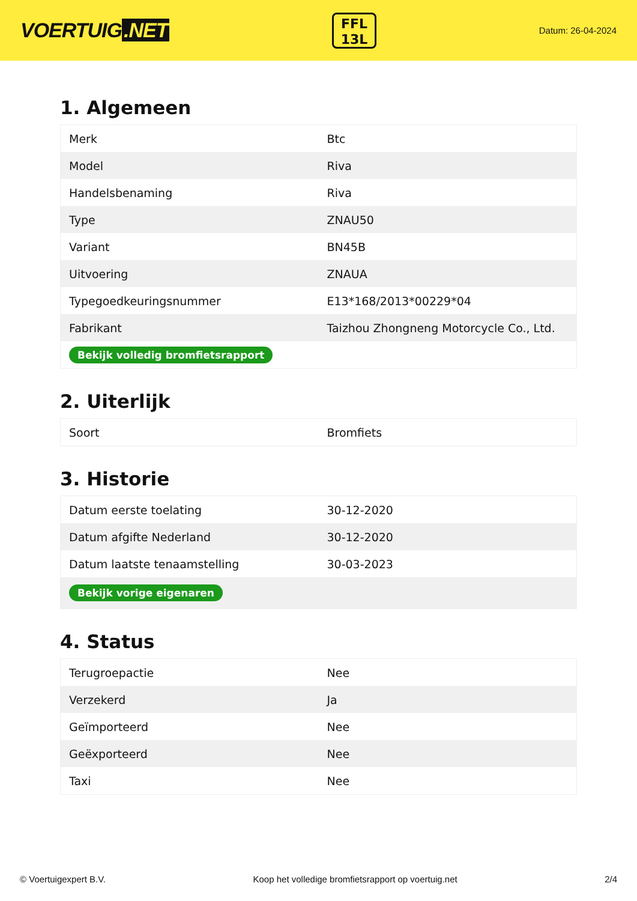VOERTUIG.NET
FFL
13L
Datum: 26-04-2024
1. Algemeen
| Merk | Btc |
| Model | Riva |
| Handelsbenaming | Riva |
| Type | ZNAU50 |
| Variant | BN45B |
| Uitvoering | ZNAUA |
| Typegoedkeuringsnummer | E13*168/2013*00229*04 |
| Fabrikant | Taizhou Zhongneng Motorcycle Co., Ltd. |
| Bekijk volledig bromfietsrapport | |
2. Uiterlijk
| Soort | Bromfiets |
3. Historie
| Datum eerste toelating | 30-12-2020 |
| Datum afgifte Nederland | 30-12-2020 |
| Datum laatste tenaamstelling | 30-03-2023 |
| Bekijk vorige eigenaren | |
4. Status
| Terugroepactie | Nee |
| Verzekerd | Ja |
| Geïmporteerd | Nee |
| Geëxporteerd | Nee |
| Taxi | Nee |
© Voertuigexpert B.V. Koop het volledige bromfietsrapport op voertuig.net 2/4